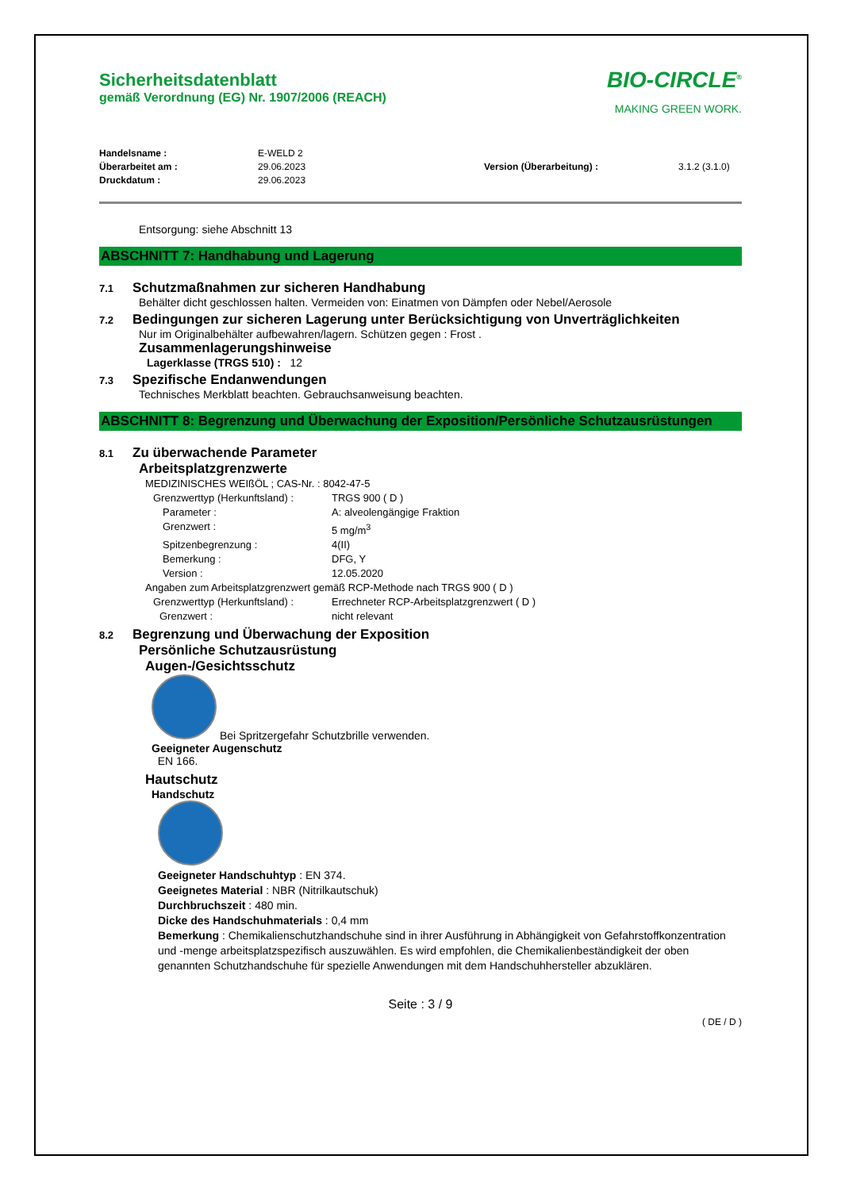Sicherheitsdatenblatt
gemäß Verordnung (EG) Nr. 1907/2006 (REACH)
BIO-CIRCLE<sup>®</sup>
MAKING GREEN WORK.
Handelsname :
Überarbeitet am :
Druckdatum :
E-WELD 2
29.06.2023
29.06.2023
Version (Überarbeitung) : 3.1.2 (3.1.0)
Entsorgung: siehe Abschnitt 13
ABSCHNITT 7: Handhabung und Lagerung
7.1 Schutzmaßnahmen zur sicheren Handhabung
Behälter dicht geschlossen halten. Vermeiden von: Einatmen von Dämpfen oder Nebel/Aerosole
7.2 Bedingungen zur sicheren Lagerung unter Berücksichtigung von Unverträglichkeiten
Nur im Originalbehälter aufbewahren/lagern. Schützen gegen : Frost .
Zusammenlagerungshinweise
Lagerklasse (TRGS 510) : 12
7.3 Spezifische Endanwendungen
Technisches Merkblatt beachten. Gebrauchsanweisung beachten.
ABSCHNITT 8: Begrenzung und Überwachung der Exposition/Persönliche Schutzausrüstungen
8.1 Zu überwachende Parameter
Arbeitsplatzgrenzwerte
MEDIZINISCHES WEIßÖL ; CAS-Nr. : 8042-47-5
Grenzwerttyp (Herkunftsland) : TRGS 900 ( D )
Parameter : A: alveolengängige Fraktion
Grenzwert : 5 mg/m<sup>3</sup>
Spitzenbegrenzung : 4(II)
Bemerkung : DFG, Y
Version : 12.05.2020
Angaben zum Arbeitsplatzgrenzwert gemäß RCP-Methode nach TRGS 900 ( D )
Grenzwerttyp (Herkunftsland) : Errechneter RCP-Arbeitsplatzgrenzwert ( D )
Grenzwert : nicht relevant
8.2 Begrenzung und Überwachung der Exposition
Persönliche Schutzausrüstung
Augen-/Gesichtsschutz
Bei Spritzergefahr Schutzbrille verwenden.
Geeigneter Augenschutz
EN 166.
Hautschutz
Handschutz
Geeigneter Handschuhtyp : EN 374.
Geeignetes Material : NBR (Nitrilkautschuk)
Durchbruchszeit : 480 min.
Dicke des Handschuhmaterials : 0,4 mm
Bemerkung : Chemikalienschutzhandschuhe sind in ihrer Ausführung in Abhängigkeit von Gefahrstoffkonzentration und -menge arbeitsplatzspezifisch auszuwählen. Es wird empfohlen, die Chemikalienbeständigkeit der oben genannten Schutzhandschuhe für spezielle Anwendungen mit dem Handschuhhersteller abzuklären.
Seite : 3 / 9
( DE / D )